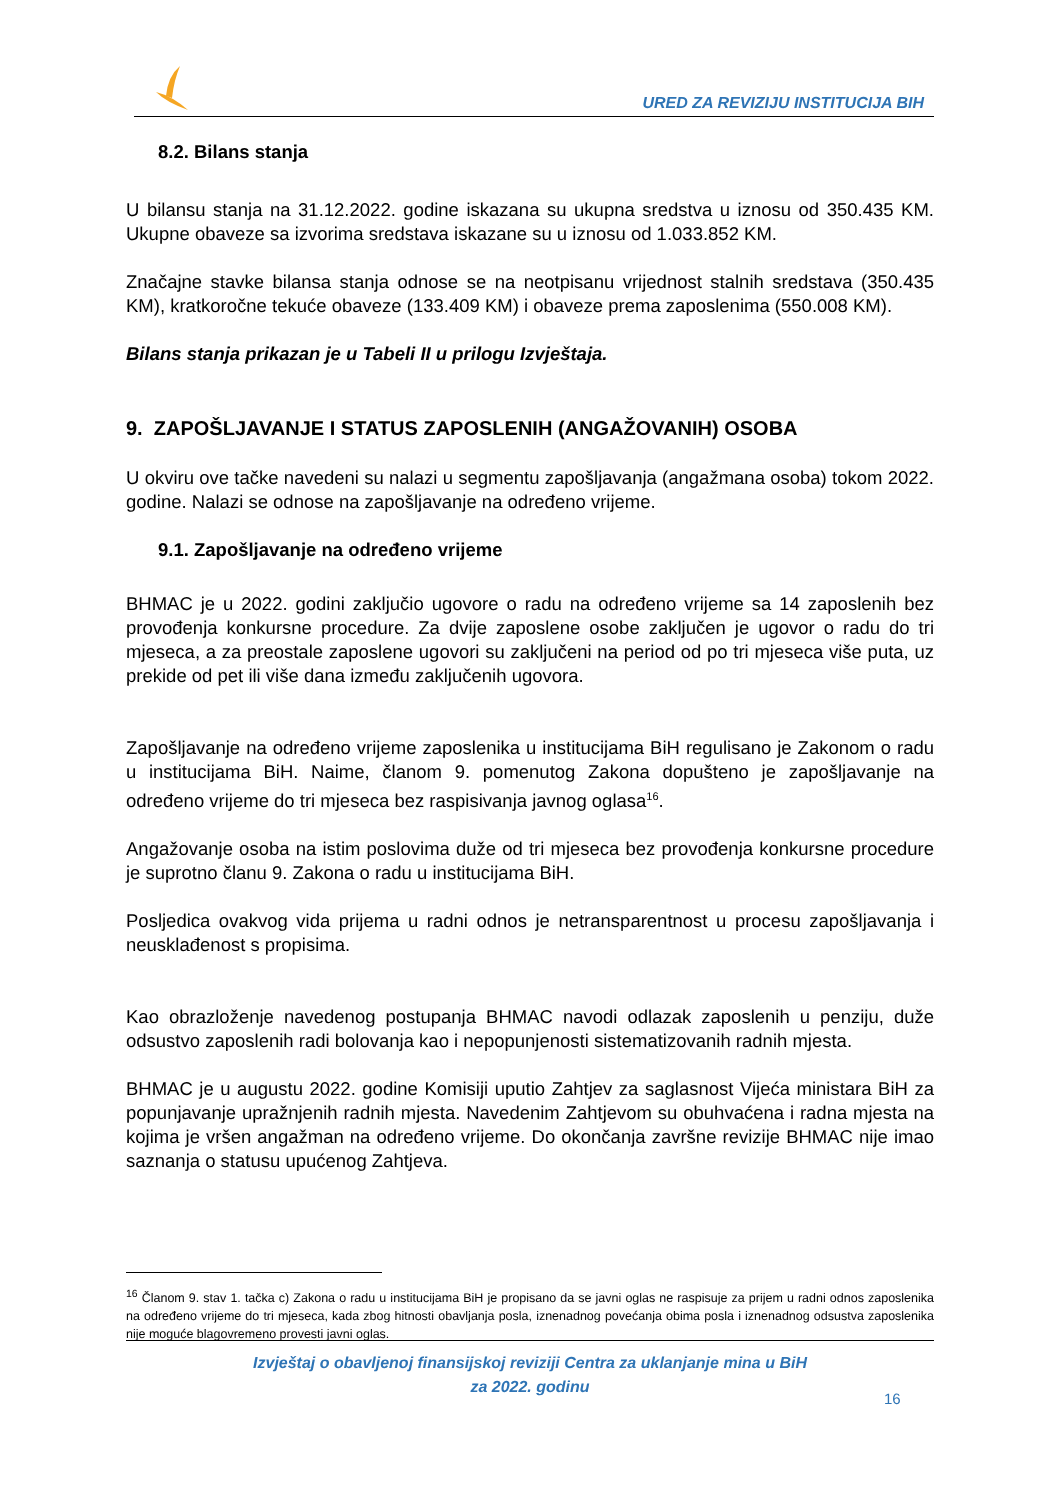URED ZA REVIZIJU INSTITUCIJA BIH
8.2. Bilans stanja
U bilansu stanja na 31.12.2022. godine iskazana su ukupna sredstva u iznosu od 350.435 KM. Ukupne obaveze sa izvorima sredstava iskazane su u iznosu od 1.033.852 KM.
Značajne stavke bilansa stanja odnose se na neotpisanu vrijednost stalnih sredstava (350.435 KM), kratkoročne tekuće obaveze (133.409 KM) i obaveze prema zaposlenima (550.008 KM).
Bilans stanja prikazan je u Tabeli II u prilogu Izvještaja.
9. ZAPOŠLJAVANJE I STATUS ZAPOSLENIH (ANGAŽOVANIH) OSOBA
U okviru ove tačke navedeni su nalazi u segmentu zapošljavanja (angažmana osoba) tokom 2022. godine. Nalazi se odnose na zapošljavanje na određeno vrijeme.
9.1. Zapošljavanje na određeno vrijeme
BHMAC je u 2022. godini zaključio ugovore o radu na određeno vrijeme sa 14 zaposlenih bez provođenja konkursne procedure. Za dvije zaposlene osobe zaključen je ugovor o radu do tri mjeseca, a za preostale zaposlene ugovori su zaključeni na period od po tri mjeseca više puta, uz prekide od pet ili više dana između zaključenih ugovora.
Zapošljavanje na određeno vrijeme zaposlenika u institucijama BiH regulisano je Zakonom o radu u institucijama BiH. Naime, članom 9. pomenutog Zakona dopušteno je zapošljavanje na određeno vrijeme do tri mjeseca bez raspisivanja javnog oglasa<sup>16</sup>.
Angažovanje osoba na istim poslovima duže od tri mjeseca bez provođenja konkursne procedure je suprotno članu 9. Zakona o radu u institucijama BiH.
Posljedica ovakvog vida prijema u radni odnos je netransparentnost u procesu zapošljavanja i neusklađenost s propisima.
Kao obrazloženje navedenog postupanja BHMAC navodi odlazak zaposlenih u penziju, duže odsustvo zaposlenih radi bolovanja kao i nepopunjenosti sistematizovanih radnih mjesta.
BHMAC je u augustu 2022. godine Komisiji uputio Zahtjev za saglasnost Vijeća ministara BiH za popunjavanje upražnjenih radnih mjesta. Navedenim Zahtjevom su obuhvaćena i radna mjesta na kojima je vršen angažman na određeno vrijeme. Do okončanja završne revizije BHMAC nije imao saznanja o statusu upućenog Zahtjeva.
<sup>16</sup> Članom 9. stav 1. tačka c) Zakona o radu u institucijama BiH je propisano da se javni oglas ne raspisuje za prijem u radni odnos zaposlenika na određeno vrijeme do tri mjeseca, kada zbog hitnosti obavljanja posla, iznenadnog povećanja obima posla i iznenadnog odsustva zaposlenika nije moguće blagovremeno provesti javni oglas.
Izvještaj o obavljenoj finansijskoj reviziji Centra za uklanjanje mina u BiH
za 2022. godinu
16